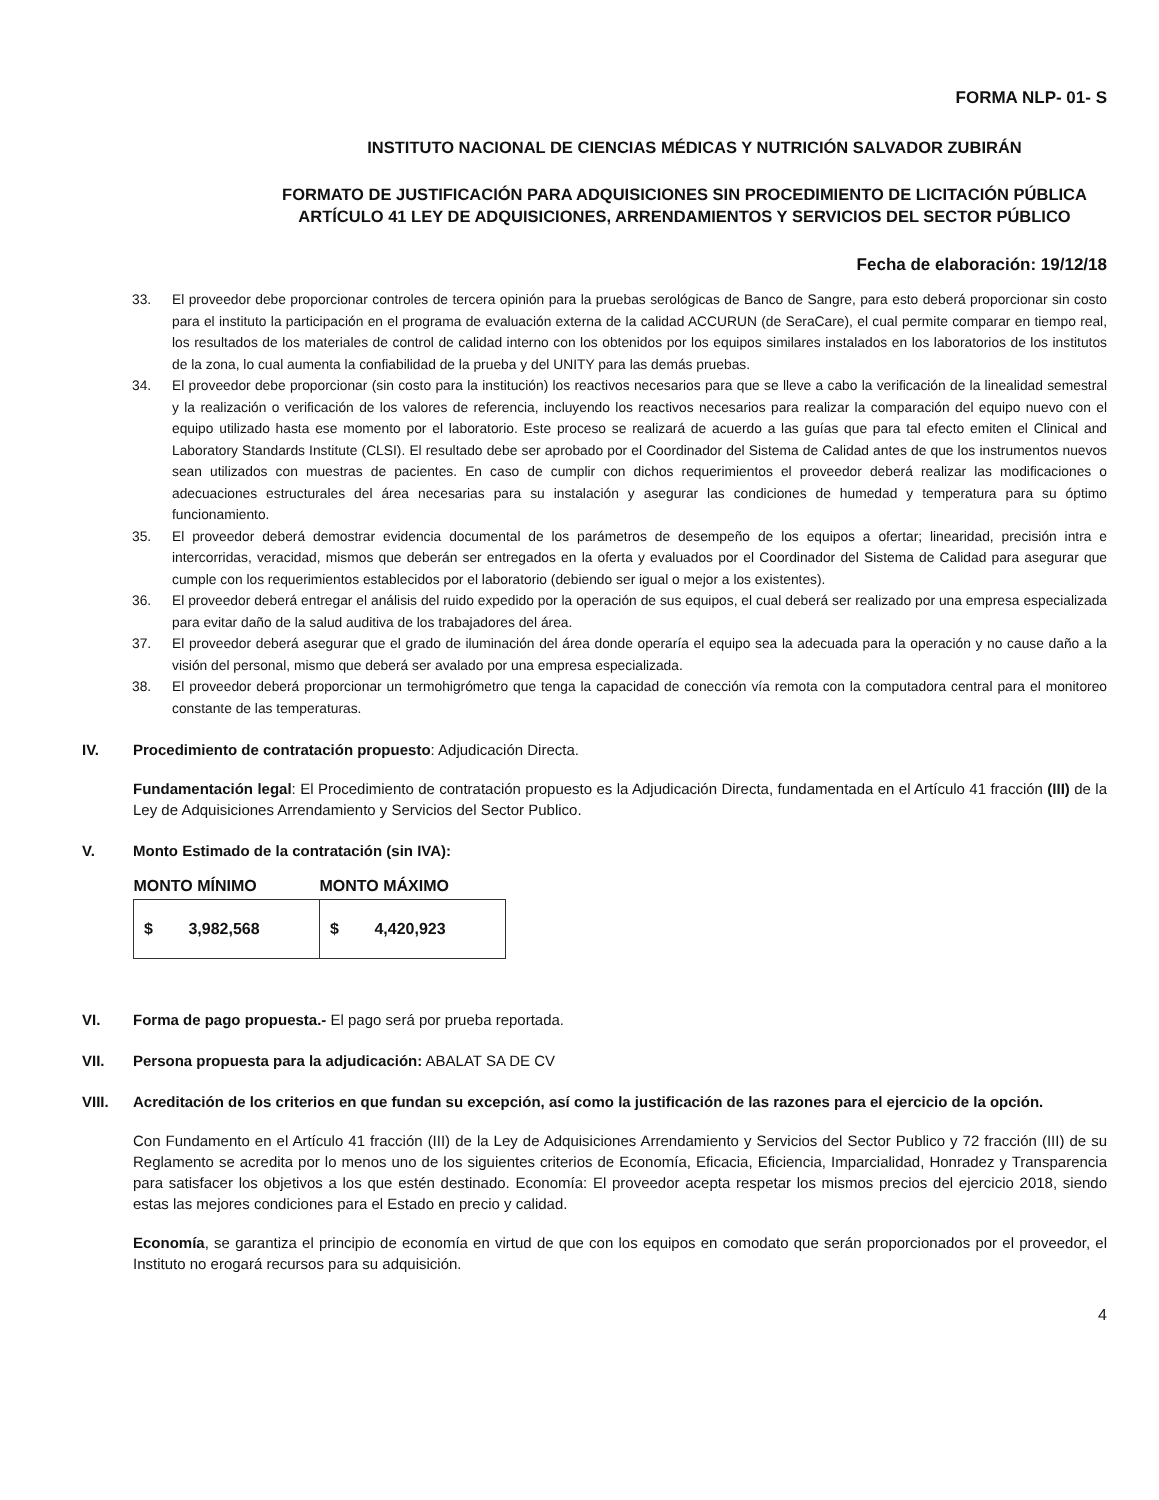FORMA NLP- 01- S
INSTITUTO NACIONAL DE CIENCIAS MÉDICAS Y NUTRICIÓN SALVADOR ZUBIRÁN
FORMATO DE JUSTIFICACIÓN PARA ADQUISICIONES SIN PROCEDIMIENTO DE LICITACIÓN PÚBLICA ARTÍCULO 41 LEY DE ADQUISICIONES, ARRENDAMIENTOS Y SERVICIOS DEL SECTOR PÚBLICO
Fecha de elaboración: 19/12/18
33. El proveedor debe proporcionar controles de tercera opinión para la pruebas serológicas de Banco de Sangre, para esto deberá proporcionar sin costo para el instituto la participación en el programa de evaluación externa de la calidad ACCURUN (de SeraCare), el cual permite comparar en tiempo real, los resultados de los materiales de control de calidad interno con los obtenidos por los equipos similares instalados en los laboratorios de los institutos de la zona, lo cual aumenta la confiabilidad de la prueba y del UNITY para las demás pruebas.
34. El proveedor debe proporcionar (sin costo para la institución) los reactivos necesarios para que se lleve a cabo la verificación de la linealidad semestral y la realización o verificación de los valores de referencia, incluyendo los reactivos necesarios para realizar la comparación del equipo nuevo con el equipo utilizado hasta ese momento por el laboratorio. Este proceso se realizará de acuerdo a las guías que para tal efecto emiten el Clinical and Laboratory Standards Institute (CLSI). El resultado debe ser aprobado por el Coordinador del Sistema de Calidad antes de que los instrumentos nuevos sean utilizados con muestras de pacientes. En caso de cumplir con dichos requerimientos el proveedor deberá realizar las modificaciones o adecuaciones estructurales del área necesarias para su instalación y asegurar las condiciones de humedad y temperatura para su óptimo funcionamiento.
35. El proveedor deberá demostrar evidencia documental de los parámetros de desempeño de los equipos a ofertar; linearidad, precisión intra e intercorridas, veracidad, mismos que deberán ser entregados en la oferta y evaluados por el Coordinador del Sistema de Calidad para asegurar que cumple con los requerimientos establecidos por el laboratorio (debiendo ser igual o mejor a los existentes).
36. El proveedor deberá entregar el análisis del ruido expedido por la operación de sus equipos, el cual deberá ser realizado por una empresa especializada para evitar daño de la salud auditiva de los trabajadores del área.
37. El proveedor deberá asegurar que el grado de iluminación del área donde operaría el equipo sea la adecuada para la operación y no cause daño a la visión del personal, mismo que deberá ser avalado por una empresa especializada.
38. El proveedor deberá proporcionar un termohigrómetro que tenga la capacidad de conección vía remota con la computadora central para el monitoreo constante de las temperaturas.
IV. Procedimiento de contratación propuesto: Adjudicación Directa.
Fundamentación legal: El Procedimiento de contratación propuesto es la Adjudicación Directa, fundamentada en el Artículo 41 fracción (III) de la Ley de Adquisiciones Arrendamiento y Servicios del Sector Publico.
V. Monto Estimado de la contratación (sin IVA):
| MONTO MÍNIMO | MONTO MÁXIMO |
| --- | --- |
| $ 3,982,568 | $ 4,420,923 |
VI. Forma de pago propuesta.- El pago será por prueba reportada.
VII. Persona propuesta para la adjudicación: ABALAT SA DE CV
VIII. Acreditación de los criterios en que fundan su excepción, así como la justificación de las razones para el ejercicio de la opción.
Con Fundamento en el Artículo 41 fracción (III) de la Ley de Adquisiciones Arrendamiento y Servicios del Sector Publico y 72 fracción (III) de su Reglamento se acredita por lo menos uno de los siguientes criterios de Economía, Eficacia, Eficiencia, Imparcialidad, Honradez y Transparencia para satisfacer los objetivos a los que estén destinado. Economía: El proveedor acepta respetar los mismos precios del ejercicio 2018, siendo estas las mejores condiciones para el Estado en precio y calidad.
Economía, se garantiza el principio de economía en virtud de que con los equipos en comodato que serán proporcionados por el proveedor, el Instituto no erogará recursos para su adquisición.
4